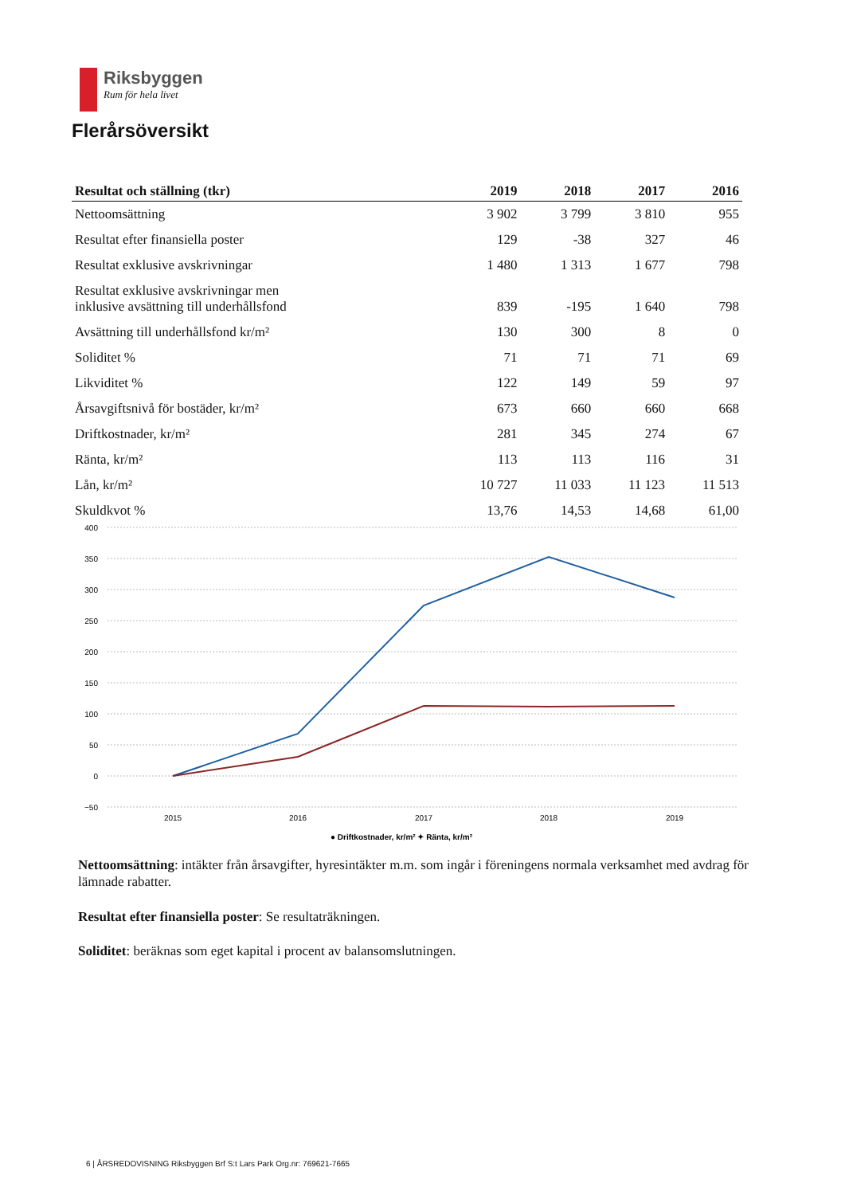Riksbyggen
Rum för hela livet
Flerårsöversikt
| Resultat och ställning (tkr) | 2019 | 2018 | 2017 | 2016 |
| --- | --- | --- | --- | --- |
| Nettoomsättning | 3 902 | 3 799 | 3 810 | 955 |
| Resultat efter finansiella poster | 129 | -38 | 327 | 46 |
| Resultat exklusive avskrivningar | 1 480 | 1 313 | 1 677 | 798 |
| Resultat exklusive avskrivningar men inklusive avsättning till underhållsfond | 839 | -195 | 1 640 | 798 |
| Avsättning till underhållsfond kr/m² | 130 | 300 | 8 | 0 |
| Soliditet % | 71 | 71 | 71 | 69 |
| Likviditet % | 122 | 149 | 59 | 97 |
| Årsavgiftsnivå för bostäder, kr/m² | 673 | 660 | 660 | 668 |
| Driftkostnader, kr/m² | 281 | 345 | 274 | 67 |
| Ränta, kr/m² | 113 | 113 | 116 | 31 |
| Lån, kr/m² | 10 727 | 11 033 | 11 123 | 11 513 |
| Skuldkvot % | 13,76 | 14,53 | 14,68 | 61,00 |
400
350
300
250
200
150
100
50
0
−50
2015
2016
2017
2018
2019
● Driftkostnader, kr/m² ✦ Ränta, kr/m²
Nettoomsättning: intäkter från årsavgifter, hyresintäkter m.m. som ingår i föreningens normala verksamhet med avdrag för lämnade rabatter.
Resultat efter finansiella poster: Se resultaträkningen.
Soliditet: beräknas som eget kapital i procent av balansomslutningen.
6 | ÅRSREDOVISNING Riksbyggen Brf S:t Lars Park Org.nr: 769621-7665